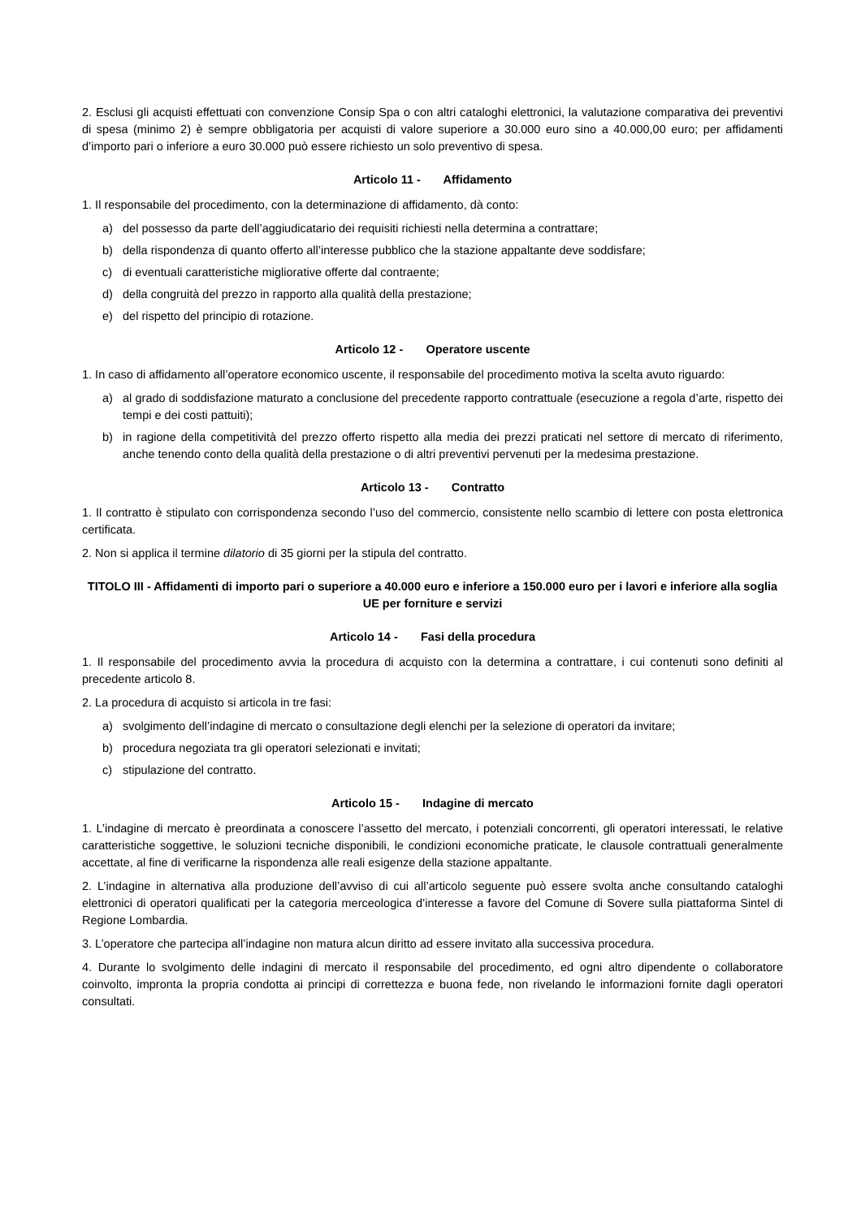2. Esclusi gli acquisti effettuati con convenzione Consip Spa o con altri cataloghi elettronici, la valutazione comparativa dei preventivi di spesa (minimo 2) è sempre obbligatoria per acquisti di valore superiore a 30.000 euro sino a 40.000,00 euro; per affidamenti d’importo pari o inferiore a euro 30.000 può essere richiesto un solo preventivo di spesa.
Articolo 11 - Affidamento
1. Il responsabile del procedimento, con la determinazione di affidamento, dà conto:
a) del possesso da parte dell’aggiudicatario dei requisiti richiesti nella determina a contrattare;
b) della rispondenza di quanto offerto all’interesse pubblico che la stazione appaltante deve soddisfare;
c) di eventuali caratteristiche migliorative offerte dal contraente;
d) della congruità del prezzo in rapporto alla qualità della prestazione;
e) del rispetto del principio di rotazione.
Articolo 12 - Operatore uscente
1. In caso di affidamento all’operatore economico uscente, il responsabile del procedimento motiva la scelta avuto riguardo:
a) al grado di soddisfazione maturato a conclusione del precedente rapporto contrattuale (esecuzione a regola d’arte, rispetto dei tempi e dei costi pattuiti);
b) in ragione della competitività del prezzo offerto rispetto alla media dei prezzi praticati nel settore di mercato di riferimento, anche tenendo conto della qualità della prestazione o di altri preventivi pervenuti per la medesima prestazione.
Articolo 13 - Contratto
1. Il contratto è stipulato con corrispondenza secondo l’uso del commercio, consistente nello scambio di lettere con posta elettronica certificata.
2. Non si applica il termine dilatorio di 35 giorni per la stipula del contratto.
TITOLO III - Affidamenti di importo pari o superiore a 40.000 euro e inferiore a 150.000 euro per i lavori e inferiore alla soglia UE per forniture e servizi
Articolo 14 - Fasi della procedura
1. Il responsabile del procedimento avvia la procedura di acquisto con la determina a contrattare, i cui contenuti sono definiti al precedente articolo 8.
2. La procedura di acquisto si articola in tre fasi:
a) svolgimento dell’indagine di mercato o consultazione degli elenchi per la selezione di operatori da invitare;
b) procedura negoziata tra gli operatori selezionati e invitati;
c) stipulazione del contratto.
Articolo 15 - Indagine di mercato
1. L’indagine di mercato è preordinata a conoscere l’assetto del mercato, i potenziali concorrenti, gli operatori interessati, le relative caratteristiche soggettive, le soluzioni tecniche disponibili, le condizioni economiche praticate, le clausole contrattuali generalmente accettate, al fine di verificarne la rispondenza alle reali esigenze della stazione appaltante.
2. L’indagine in alternativa alla produzione dell’avviso di cui all’articolo seguente può essere svolta anche consultando cataloghi elettronici di operatori qualificati per la categoria merceologica d’interesse a favore del Comune di Sovere sulla piattaforma Sintel di Regione Lombardia.
3. L’operatore che partecipa all’indagine non matura alcun diritto ad essere invitato alla successiva procedura.
4. Durante lo svolgimento delle indagini di mercato il responsabile del procedimento, ed ogni altro dipendente o collaboratore coinvolto, impronta la propria condotta ai principi di correttezza e buona fede, non rivelando le informazioni fornite dagli operatori consultati.